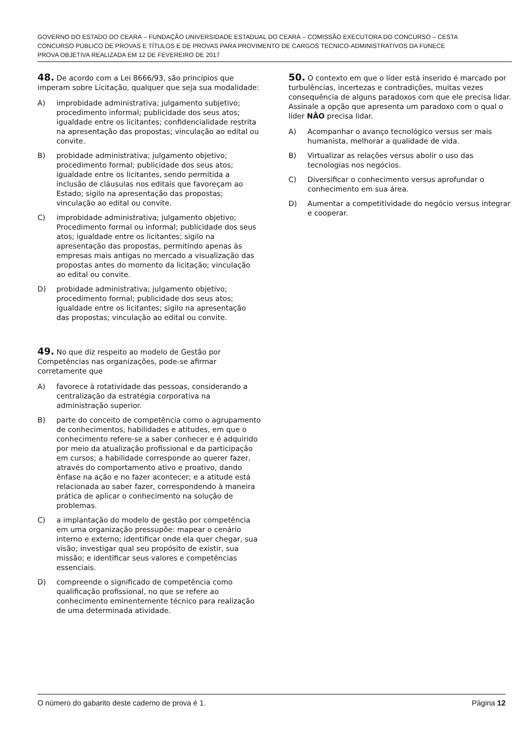GOVERNO DO ESTADO DO CEARÁ – FUNDAÇÃO UNIVERSIDADE ESTADUAL DO CEARÁ – COMISSÃO EXECUTORA DO CONCURSO – CESTA
CONCURSO PÚBLICO DE PROVAS E TÍTULOS E DE PROVAS PARA PROVIMENTO DE CARGOS TECNICO-ADMINISTRATIVOS DA FUNECE
PROVA OBJETIVA REALIZADA EM 12 DE FEVEREIRO DE 2017
48. De acordo com a Lei 8666/93, são princípios que imperam sobre Licitação, qualquer que seja sua modalidade:
A) improbidade administrativa; julgamento subjetivo; procedimento informal; publicidade dos seus atos; igualdade entre os licitantes; confidencialidade restrita na apresentação das propostas; vinculação ao edital ou convite.
B) probidade administrativa; julgamento objetivo; procedimento formal; publicidade dos seus atos; igualdade entre os licitantes, sendo permitida a inclusão de cláusulas nos editais que favoreçam ao Estado; sigilo na apresentação das propostas; vinculação ao edital ou convite.
C) improbidade administrativa; julgamento objetivo; Procedimento formal ou informal; publicidade dos seus atos; igualdade entre os licitantes; sigilo na apresentação das propostas, permitindo apenas às empresas mais antigas no mercado a visualização das propostas antes do momento da licitação; vinculação ao edital ou convite.
D) probidade administrativa; julgamento objetivo; procedimento formal; publicidade dos seus atos; igualdade entre os licitantes; sigilo na apresentação das propostas; vinculação ao edital ou convite.
49. No que diz respeito ao modelo de Gestão por Competências nas organizações, pode-se afirmar corretamente que
A) favorece à rotatividade das pessoas, considerando a centralização da estratégia corporativa na administração superior.
B) parte do conceito de competência como o agrupamento de conhecimentos, habilidades e atitudes, em que o conhecimento refere-se a saber conhecer e é adquirido por meio da atualização profissional e da participação em cursos; a habilidade corresponde ao querer fazer, através do comportamento ativo e proativo, dando ênfase na ação e no fazer acontecer; e a atitude está relacionada ao saber fazer, correspondendo à maneira prática de aplicar o conhecimento na solução de problemas.
C) a implantação do modelo de gestão por competência em uma organização pressupõe: mapear o cenário interno e externo; identificar onde ela quer chegar, sua visão; investigar qual seu propósito de existir, sua missão; e identificar seus valores e competências essenciais.
D) compreende o significado de competência como qualificação profissional, no que se refere ao conhecimento eminentemente técnico para realização de uma determinada atividade.
50. O contexto em que o líder está inserido é marcado por turbulências, incertezas e contradições, muitas vezes consequência de alguns paradoxos com que ele precisa lidar. Assinale a opção que apresenta um paradoxo com o qual o líder NÃO precisa lidar.
A) Acompanhar o avanço tecnológico versus ser mais humanista, melhorar a qualidade de vida.
B) Virtualizar as relações versus abolir o uso das tecnologias nos negócios.
C) Diversificar o conhecimento versus aprofundar o conhecimento em sua área.
D) Aumentar a competitividade do negócio versus integrar e cooperar.
O número do gabarito deste caderno de prova é 1. Página 12